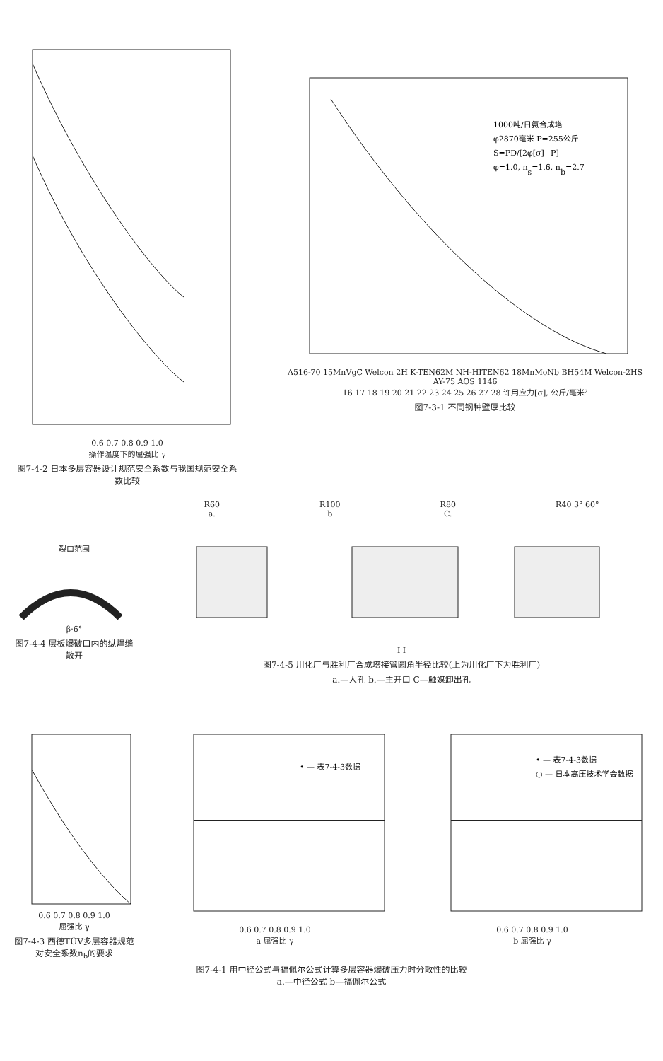0.6 0.7 0.8 0.9 1.0
操作温度下的屈强比 γ
图7-4-2 日本多层容器设计规范安全系数与我国规范安全系数比较
1000吨/日氨合成塔
φ2870毫米 P=255公斤
S=PD/[2φ[σ]−P]
φ=1.0, ns=1.6, nb=2.7
A516-70 15MnVgC Welcon 2H K-TEN62M NH-HITEN62 18MnMoNb BH54M Welcon-2HS AY-75 AOS 1146
16 17 18 19 20 21 22 23 24 25 26 27 28 许用应力[σ], 公斤/毫米²
图7-3-1 不同钢种壁厚比较
裂口范围
β·6°
图7-4-4 层板爆破口内的纵焊缝散开
R60
a.
R100
b
R80
C.
R40 3° 60°
I I
图7-4-5 川化厂与胜利厂合成塔接管圆角半径比较(上为川化厂下为胜利厂)
a.—人孔 b.—主开口 C—触媒卸出孔
0.6 0.7 0.8 0.9 1.0
屈强比 γ
图7-4-3 西德TÜV多层容器规范对安全系数n<sub>b</sub>的要求
• — 表7-4-3数据
0.6 0.7 0.8 0.9 1.0
a 屈强比 γ
• — 表7-4-3数据
○ — 日本高压技术学会数据
0.6 0.7 0.8 0.9 1.0
b 屈强比 γ
图7-4-1 用中径公式与福佩尔公式计算多层容器爆破压力时分散性的比较
a.—中径公式 b—福佩尔公式